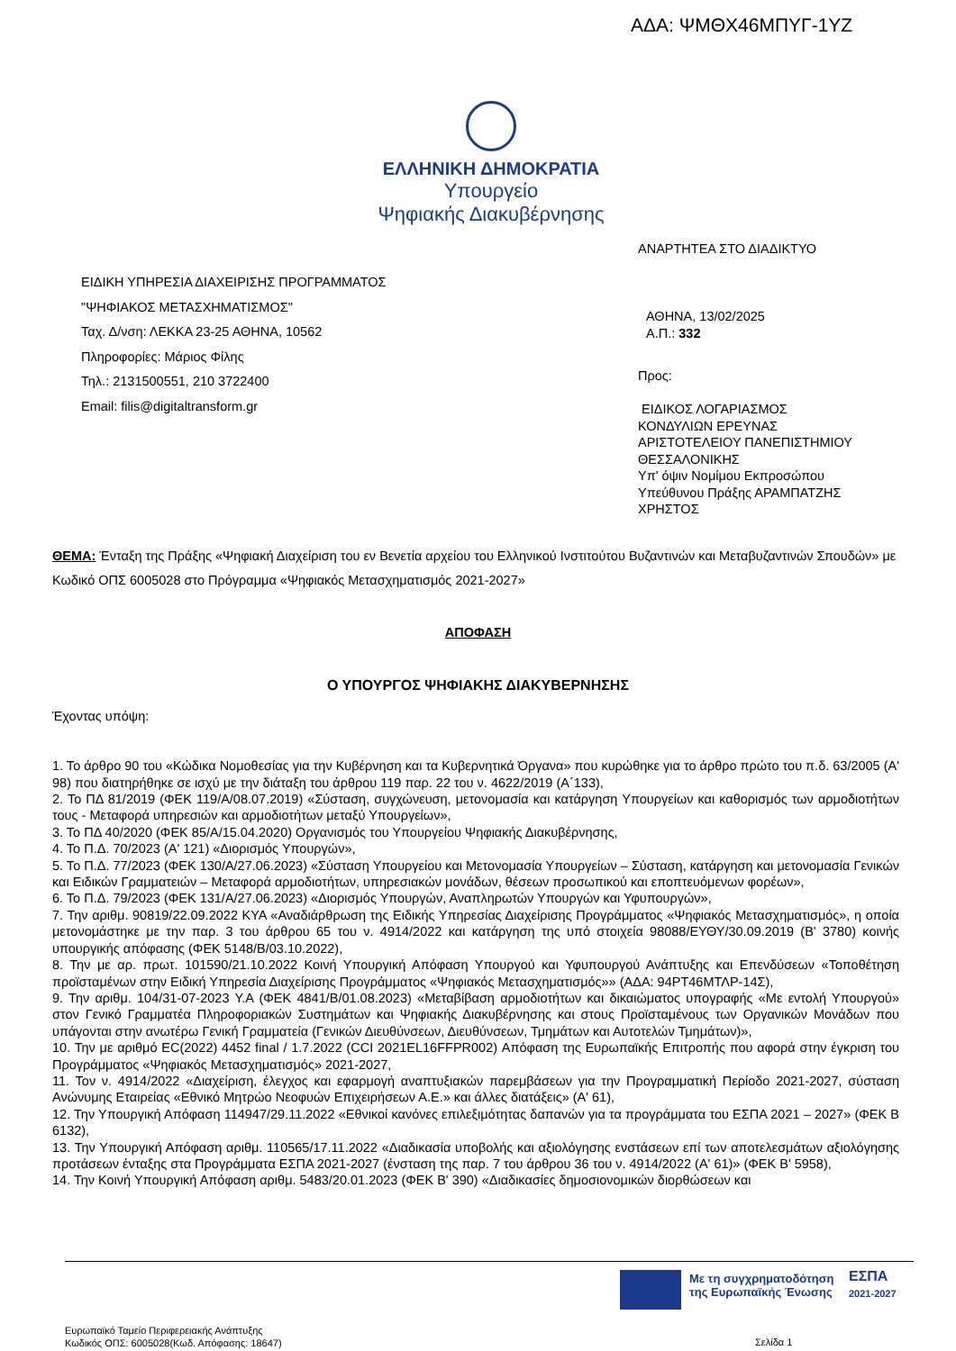ΑΔΑ: ΨΜΘΧ46ΜΠΥΓ-1ΥΖ
ΕΛΛΗΝΙΚΗ ΔΗΜΟΚΡΑΤΙΑ
Υπουργείο
Ψηφιακής Διακυβέρνησης
ΑΝΑΡΤΗΤΕΑ ΣΤΟ ΔΙΑΔΙΚΤΥΟ
ΕΙΔΙΚΗ ΥΠΗΡΕΣΙΑ ΔΙΑΧΕΙΡΙΣΗΣ ΠΡΟΓΡΑΜΜΑΤΟΣ
"ΨΗΦΙΑΚΟΣ ΜΕΤΑΣΧΗΜΑΤΙΣΜΟΣ"
Ταχ. Δ/νση: ΛΕΚΚΑ 23-25 ΑΘΗΝΑ, 10562
Πληροφορίες: Μάριος Φίλης
Τηλ.: 2131500551, 210 3722400
Email: filis@digitaltransform.gr
ΑΘΗΝΑ, 13/02/2025
Α.Π.: 332
Προς:
ΕΙΔΙΚΟΣ ΛΟΓΑΡΙΑΣΜΟΣ
ΚΟΝΔΥΛΙΩΝ ΕΡΕΥΝΑΣ
ΑΡΙΣΤΟΤΕΛΕΙΟΥ ΠΑΝΕΠΙΣΤΗΜΙΟΥ
ΘΕΣΣΑΛΟΝΙΚΗΣ
Υπ' όψιν Νομίμου Εκπροσώπου
Υπεύθυνου Πράξης ΑΡΑΜΠΑΤΖΗΣ
ΧΡΗΣΤΟΣ
ΘΕΜΑ: Ένταξη της Πράξης «Ψηφιακή Διαχείριση του εν Βενετία αρχείου του Ελληνικού Ινστιτούτου Βυζαντινών και Μεταβυζαντινών Σπουδών» με Κωδικό ΟΠΣ 6005028 στο Πρόγραμμα «Ψηφιακός Μετασχηματισμός 2021-2027»
ΑΠΟΦΑΣΗ
Ο ΥΠΟΥΡΓΟΣ ΨΗΦΙΑΚΗΣ ΔΙΑΚΥΒΕΡΝΗΣΗΣ
Έχοντας υπόψη:
1. Το άρθρο 90 του «Κώδικα Νομοθεσίας για την Κυβέρνηση και τα Κυβερνητικά Όργανα» που κυρώθηκε για το άρθρο πρώτο του π.δ. 63/2005 (Α' 98) που διατηρήθηκε σε ισχύ με την διάταξη του άρθρου 119 παρ. 22 του ν. 4622/2019 (Α΄133),
2. Το ΠΔ 81/2019 (ΦΕΚ 119/Α/08.07.2019) «Σύσταση, συγχώνευση, μετονομασία και κατάργηση Υπουργείων και καθορισμός των αρμοδιοτήτων τους - Μεταφορά υπηρεσιών και αρμοδιοτήτων μεταξύ Υπουργείων»,
3. Το ΠΔ 40/2020 (ΦΕΚ 85/Α/15.04.2020) Οργανισμός του Υπουργείου Ψηφιακής Διακυβέρνησης,
4. Το Π.Δ. 70/2023 (Α' 121) «Διορισμός Υπουργών»,
5. Το Π.Δ. 77/2023 (ΦΕΚ 130/Α/27.06.2023) «Σύσταση Υπουργείου και Μετονομασία Υπουργείων – Σύσταση, κατάργηση και μετονομασία Γενικών και Ειδικών Γραμματειών – Μεταφορά αρμοδιοτήτων, υπηρεσιακών μονάδων, θέσεων προσωπικού και εποπτευόμενων φορέων»,
6. Το Π.Δ. 79/2023 (ΦΕΚ 131/Α/27.06.2023) «Διορισμός Υπουργών, Αναπληρωτών Υπουργών και Υφυπουργών»,
7. Την αριθμ. 90819/22.09.2022 ΚΥΑ «Αναδιάρθρωση της Ειδικής Υπηρεσίας Διαχείρισης Προγράμματος «Ψηφιακός Μετασχηματισμός», η οποία μετονομάστηκε με την παρ. 3 του άρθρου 65 του ν. 4914/2022 και κατάργηση της υπό στοιχεία 98088/ΕΥΘΥ/30.09.2019 (Β' 3780) κοινής υπουργικής απόφασης (ΦΕΚ 5148/Β/03.10.2022),
8. Την με αρ. πρωτ. 101590/21.10.2022 Κοινή Υπουργική Απόφαση Υπουργού και Υφυπουργού Ανάπτυξης και Επενδύσεων «Τοποθέτηση προϊσταμένων στην Ειδική Υπηρεσία Διαχείρισης Προγράμματος «Ψηφιακός Μετασχηματισμός»» (ΑΔΑ: 94ΡΤ46ΜΤΛΡ-14Σ),
9. Την αριθμ. 104/31-07-2023 Υ.Α (ΦΕΚ 4841/Β/01.08.2023) «Μεταβίβαση αρμοδιοτήτων και δικαιώματος υπογραφής «Με εντολή Υπουργού» στον Γενικό Γραμματέα Πληροφοριακών Συστημάτων και Ψηφιακής Διακυβέρνησης και στους Προϊσταμένους των Οργανικών Μονάδων που υπάγονται στην ανωτέρω Γενική Γραμματεία (Γενικών Διευθύνσεων, Διευθύνσεων, Τμημάτων και Αυτοτελών Τμημάτων)»,
10. Την με αριθμό EC(2022) 4452 final / 1.7.2022 (CCI 2021EL16FFPR002) Απόφαση της Ευρωπαϊκής Επιτροπής που αφορά στην έγκριση του Προγράμματος «Ψηφιακός Μετασχηματισμός» 2021-2027,
11. Τον ν. 4914/2022 «Διαχείριση, έλεγχος και εφαρμογή αναπτυξιακών παρεμβάσεων για την Προγραμματική Περίοδο 2021-2027, σύσταση Ανώνυμης Εταιρείας «Εθνικό Μητρώο Νεοφυών Επιχειρήσεων Α.Ε.» και άλλες διατάξεις» (Α' 61),
12. Την Υπουργική Απόφαση 114947/29.11.2022 «Εθνικοί κανόνες επιλεξιμότητας δαπανών για τα προγράμματα του ΕΣΠΑ 2021 – 2027» (ΦΕΚ Β 6132),
13. Την Υπουργική Απόφαση αριθμ. 110565/17.11.2022 «Διαδικασία υποβολής και αξιολόγησης ενστάσεων επί των αποτελεσμάτων αξιολόγησης προτάσεων ένταξης στα Προγράμματα ΕΣΠΑ 2021-2027 (ένσταση της παρ. 7 του άρθρου 36 του ν. 4914/2022 (Α' 61)» (ΦΕΚ Β' 5958),
14. Την Κοινή Υπουργική Απόφαση αριθμ. 5483/20.01.2023 (ΦΕΚ Β' 390) «Διαδικασίες δημοσιονομικών διορθώσεων και
Με τη συγχρηματοδότηση
της Ευρωπαϊκής Ένωσης
ΕΣΠΑ
2021-2027
Ευρωπαϊκό Ταμείο Περιφερειακής Ανάπτυξης
Κωδικός ΟΠΣ: 6005028(Κωδ. Απόφασης: 18647)
Σελίδα 1